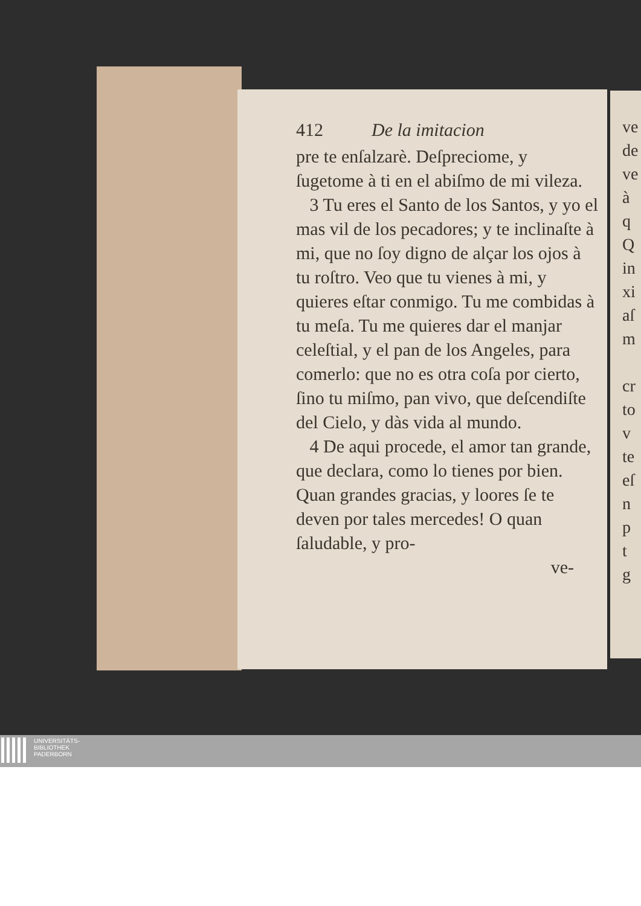ve
de
ve
à
q
Q
in
xi
aſ
m
cr
to
v
te
eſ
n
p
t
g
412 De la imitacion
pre te enſalzarè. Deſpreciome, y ſugetome à ti en el abiſmo de mi vileza.
3 Tu eres el Santo de los Santos, y yo el mas vil de los pecadores; y te inclinaſte à mi, que no ſoy digno de alçar los ojos à tu roſtro. Veo que tu vienes à mi, y quieres eſtar conmigo. Tu me combidas à tu meſa. Tu me quieres dar el manjar celeſtial, y el pan de los Angeles, para comerlo: que no es otra coſa por cierto, ſino tu miſmo, pan vivo, que deſcendiſte del Cielo, y dàs vida al mundo.
4 De aqui procede, el amor tan grande, que declara, como lo tienes por bien. Quan grandes gracias, y loores ſe te deven por tales mercedes! O quan ſaludable, y pro-
ve-
UNIVERSITÄTS-
BIBLIOTHEK
PADERBORN